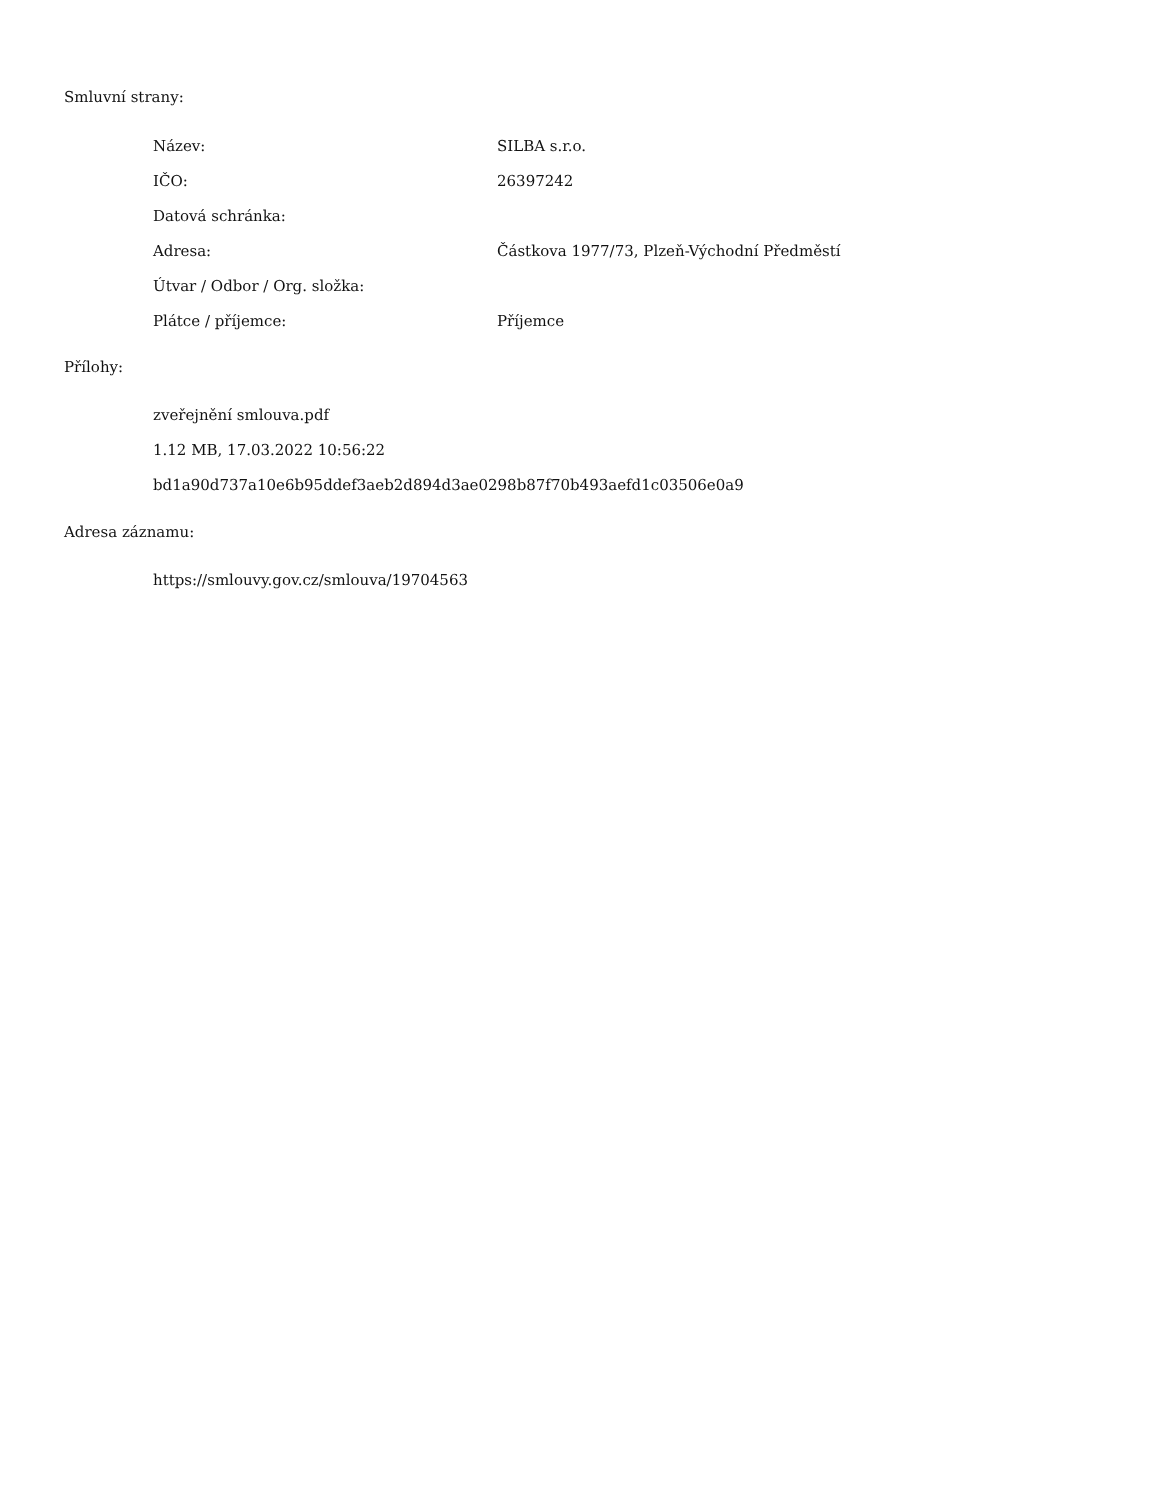Smluvní strany:
| Název: | SILBA s.r.o. |
| IČO: | 26397242 |
| Datová schránka: | |
| Adresa: | Částkova 1977/73, Plzeň-Východní Předměstí |
| Útvar / Odbor / Org. složka: | |
| Plátce / příjemce: | Příjemce |
Přílohy:
zveřejnění smlouva.pdf
1.12 MB, 17.03.2022 10:56:22
bd1a90d737a10e6b95ddef3aeb2d894d3ae0298b87f70b493aefd1c03506e0a9
Adresa záznamu:
https://smlouvy.gov.cz/smlouva/19704563